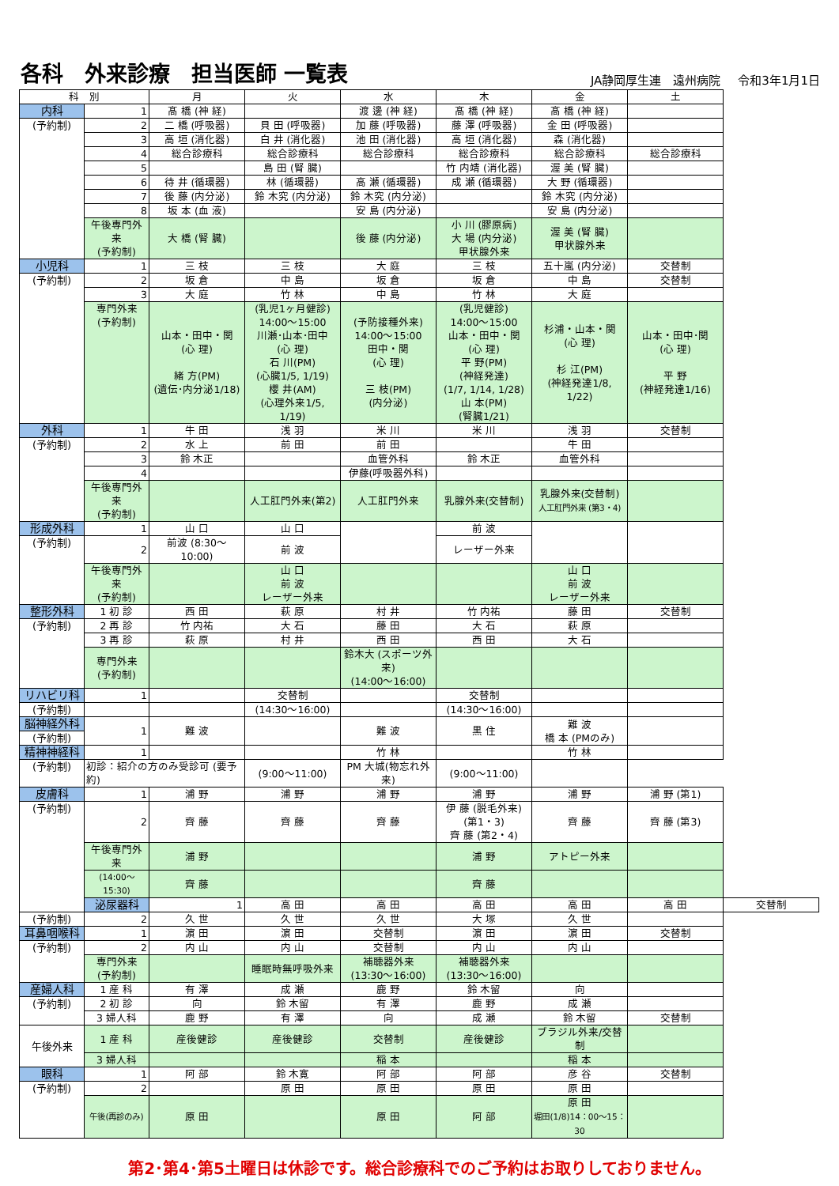各科　外来診療　担当医師 一覧表
JA静岡厚生連　遠州病院 令和3年1月1日
| 科 別 | | 月 | 火 | 水 | 木 | 金 | 土 | |
| --- | --- | --- | --- | --- | --- | --- | --- | --- |
| 内科 | 1 | 髙 橋 (神 経) | | 渡 邊 (神 経) | 髙 橋 (神 経) | 髙 橋 (神 経) | | |
| (予約制) | 2 | 二 橋 (呼吸器) | 貝 田 (呼吸器) | 加 藤 (呼吸器) | 藤 澤 (呼吸器) | 金 田 (呼吸器) | | |
| | 3 | 高 垣 (消化器) | 白 井 (消化器) | 池 田 (消化器) | 高 垣 (消化器) | 森 (消化器) | | |
| | 4 | 総合診療科 | 総合診療科 | 総合診療科 | 総合診療科 | 総合診療科 | 総合診療科 | |
| | 5 | | 島 田 (腎 臓) | | 竹 内靖 (消化器) | 渥 美 (腎 臓) | | |
| | 6 | 待 井 (循環器) | 林 (循環器) | 高 瀬 (循環器) | 成 瀬 (循環器) | 大 野 (循環器) | | |
| | 7 | 後 藤 (内分泌) | 鈴 木究 (内分泌) | 鈴 木究 (内分泌) | | 鈴 木究 (内分泌) | | |
| | 8 | 坂 本 (血 液) | | 安 島 (内分泌) | | 安 島 (内分泌) | | |
| | 午後専門外来 (予約制) | 大 橋 (腎 臓) | | 後 藤 (内分泌) | 小 川 (膠原病) 大 場 (内分泌) 甲状腺外来 | 渥 美 (腎 臓) 甲状腺外来 | | |
| 小児科 | 1 | 三 枝 | 三 枝 | 大 庭 | 三 枝 | 五十嵐 (内分泌) | 交替制 | |
| (予約制) | 2 | 坂 倉 | 中 島 | 坂 倉 | 坂 倉 | 中 島 | 交替制 | |
| | 3 | 大 庭 | 竹 林 | 中 島 | 竹 林 | 大 庭 | | |
| | 専門外来 (予約制) | 山本・田中・関 (心 理) 緒 方(PM) (遺伝･内分泌1/18) | (乳児1ヶ月健診) 14:00～15:00 川瀬･山本･田中 (心 理) 石 川(PM) (心臓1/5, 1/19) 櫻 井(AM) (心理外来1/5, 1/19) | (予防接種外来) 14:00～15:00 田中・関 (心 理) 三 枝(PM) (内分泌) | (乳児健診) 14:00～15:00 山本・田中・関 (心 理) 平 野(PM) (神経発達) (1/7, 1/14, 1/28) 山 本(PM) (腎臓1/21) | 杉浦・山本・関 (心 理) 杉 江(PM) (神経発達1/8, 1/22) | 山本・田中･関 (心 理) 平 野 (神経発達1/16) | |
| 外科 | 1 | 牛 田 | 浅 羽 | 米 川 | 米 川 | 浅 羽 | 交替制 | |
| (予約制) | 2 | 水 上 | 前 田 | 前 田 | | 牛 田 | | |
| | 3 | 鈴 木正 | | 血管外科 | 鈴 木正 | 血管外科 | | |
| | 4 | | | 伊藤(呼吸器外科) | | | | |
| | 午後専門外来 (予約制) | | 人工肛門外来(第2) | 人工肛門外来 | 乳腺外来(交替制) | 乳腺外来(交替制) 人工肛門外来 (第3・4) | | |
| 形成外科 | 1 | 山 口 | 山 口 | | 前 波 | | | |
| (予約制) | 2 | 前波 (8:30～10:00) | 前 波 | | レーザー外来 | | | |
| | 午後専門外来 (予約制) | | 山 口 前 波 レーザー外来 | | | 山 口 前 波 レーザー外来 | | |
| 整形外科 | 1 初 診 | 西 田 | 萩 原 | 村 井 | 竹 内祐 | 藤 田 | 交替制 | |
| (予約制) | 2 再 診 | 竹 内祐 | 大 石 | 藤 田 | 大 石 | 萩 原 | | |
| | 3 再 診 | 萩 原 | 村 井 | 西 田 | 西 田 | 大 石 | | |
| | 専門外来 (予約制) | | | 鈴木大 (スポーツ外来) (14:00～16:00) | | | | |
| リハビリ科 | 1 | | 交替制 | | 交替制 | | | |
| (予約制) | | | (14:30～16:00) | | (14:30～16:00) | | | |
| 脳神経外科 | 1 | 難 波 | | 難 波 | 黒 住 | 難 波 橋 本 (PMのみ) | | |
| (予約制) | | | | | | | | |
| 精神神経科 | 1 | | | 竹 林 | | 竹 林 | | |
| (予約制) | 初診：紹介の方のみ受診可 (要予約) | | (9:00～11:00) | PM 大城(物忘れ外来) | (9:00～11:00) | | | |
| 皮膚科 | 1 | 浦 野 | 浦 野 | 浦 野 | 浦 野 | 浦 野 | 浦 野 (第1) | |
| (予約制) | 2 | 齊 藤 | 齊 藤 | 齊 藤 | 伊 藤 (脱毛外来) (第1・3) 齊 藤 (第2・4) | 齊 藤 | 齊 藤 (第3) | |
| | 午後専門外来 | 浦 野 | | | 浦 野 | アトピー外来 | | |
| | (14:00～15:30) | 齊 藤 | | | 齊 藤 | | | |
| | 泌尿器科 | 1 | 高 田 | 高 田 | 高 田 | 高 田 | 高 田 | 交替制 |
| (予約制) | 2 | 久 世 | 久 世 | 久 世 | 大 塚 | 久 世 | | |
| 耳鼻咽喉科 | 1 | 濵 田 | 濵 田 | 交替制 | 濵 田 | 濵 田 | 交替制 | |
| (予約制) | 2 | 内 山 | 内 山 | 交替制 | 内 山 | 内 山 | | |
| | 専門外来 (予約制) | | 睡眠時無呼吸外来 | 補聴器外来 (13:30～16:00) | 補聴器外来 (13:30～16:00) | | | |
| 産婦人科 | 1 産 科 | 有 澤 | 成 瀬 | 鹿 野 | 鈴 木留 | 向 | | |
| (予約制) | 2 初 診 | 向 | 鈴 木留 | 有 澤 | 鹿 野 | 成 瀬 | | |
| | 3 婦人科 | 鹿 野 | 有 澤 | 向 | 成 瀬 | 鈴 木留 | 交替制 | |
| 午後外来 | 1 産 科 | 産後健診 | 産後健診 | 交替制 | 産後健診 | ブラジル外来/交替制 | | |
| | 3 婦人科 | | | 稲 本 | | 稲 本 | | |
| 眼科 | 1 | 阿 部 | 鈴 木寛 | 阿 部 | 阿 部 | 彦 谷 | 交替制 | |
| (予約制) | 2 | | 原 田 | 原 田 | 原 田 | 原 田 | | |
| | 午後(再診のみ) | 原 田 | | 原 田 | 阿 部 | 原 田 堀田(1/8)14：00～15：30 | | |
第2･第4･第5土曜日は休診です。総合診療科でのご予約はお取りしておりません。